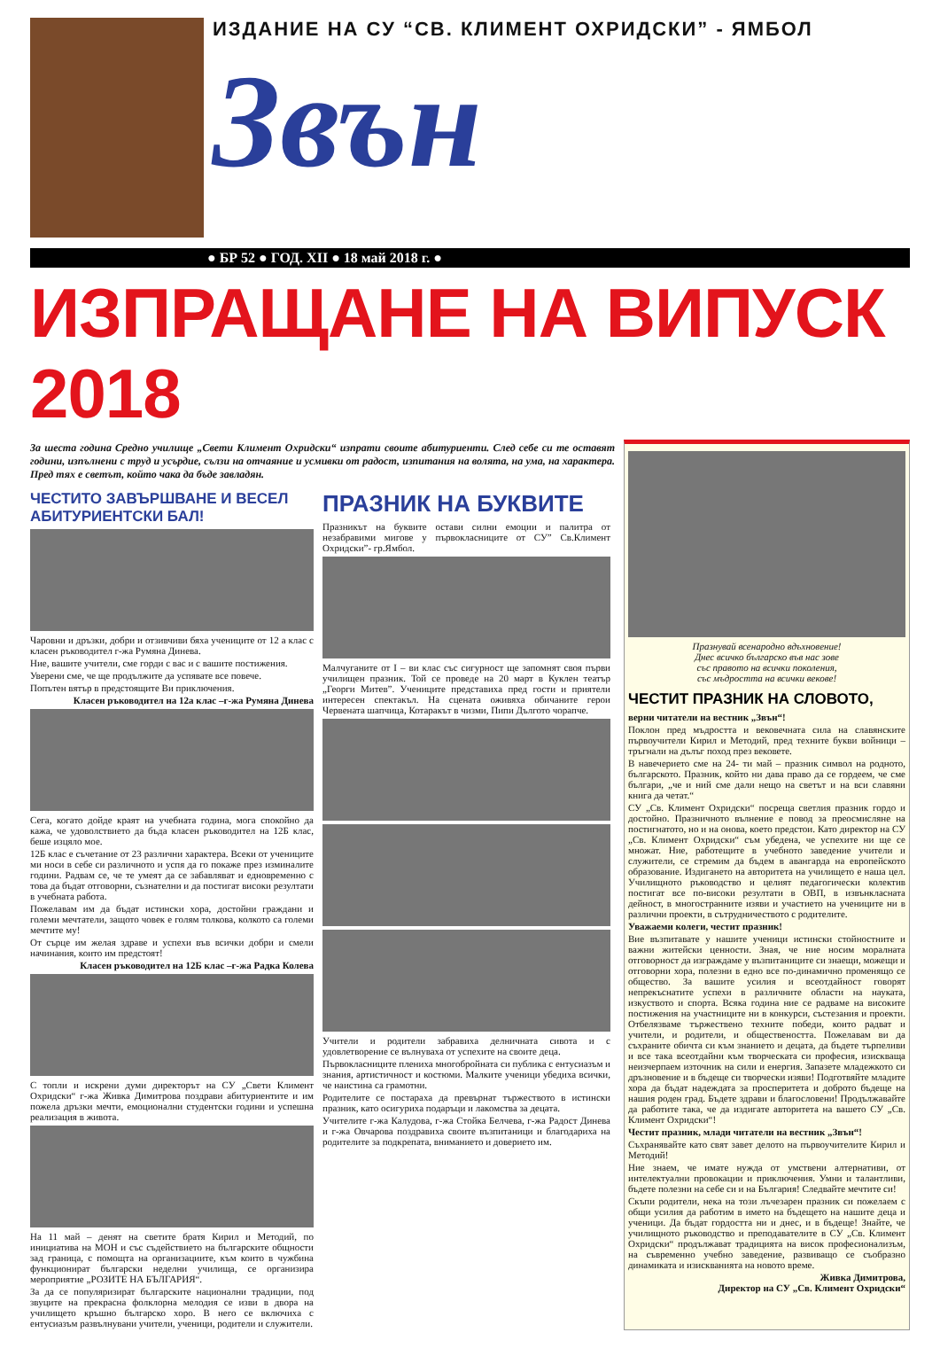ИЗДАНИЕ НА СУ “СВ. КЛИМЕНТ ОХРИДСКИ” - ЯМБОЛ
Звън
● БР 52 ● ГОД. XII ● 18 май 2018 г. ●
ИЗПРАЩАНЕ НА ВИПУСК 2018
За шеста година Средно училище „Свети Климент Охридски“ изпрати своите абитуриенти. След себе си те оставят години, изпълнени с труд и усърдие, сълзи на отчаяние и усмивки от радост, изпитания на волята, на ума, на характера. Пред тях е светът, който чака да бъде завладян.
ЧЕСТИТО ЗАВЪРШВАНЕ И ВЕСЕЛ АБИТУРИЕНТСКИ БАЛ!
Чаровни и дръзки, добри и отзивчиви бяха учениците от 12 а клас с класен ръководител г-жа Румяна Динева.
Ние, вашите учители, сме горди с вас и с вашите постижения.
Уверени сме, че ще продължите да успявате все повече.
Попътен вятър в предстоящите Ви приключения.
Класен ръководител на 12а клас –г-жа Румяна Динева
Сега, когато дойде краят на учебната година, мога спокойно да кажа, че удоволствието да бъда класен ръководител на 12Б клас, беше изцяло мое.
12Б клас е съчетание от 23 различни характера. Всеки от учениците ми носи в себе си различното и успя да го покаже през изминалите години. Радвам се, че те умеят да се забавляват и едновременно с това да бъдат отговорни, съзнателни и да постигат високи резултати в учебната работа.
Пожелавам им да бъдат истински хора, достойни граждани и големи мечтатели, защото човек е голям толкова, колкото са големи мечтите му!
От сърце им желая здраве и успехи във всички добри и смели начинания, които им предстоят!
Класен ръководител на 12Б клас –г-жа Радка Колева
С топли и искрени думи директорът на СУ „Свети Климент Охридски“ г-жа Живка Димитрова поздрави абитуриентите и им пожела дръзки мечти, емоционални студентски години и успешна реализация в живота.
На 11 май – денят на светите братя Кирил и Методий, по инициатива на МОН и със съдействието на българските общности зад граница, с помощта на организациите, към които в чужбина функционират български неделни училища, се организира мероприятие „РОЗИТЕ НА БЪЛГАРИЯ“.
За да се популяризират българските национални традиции, под звуците на прекрасна фолклорна мелодия се изви в двора на училището кръшно българско хоро. В него се включиха с ентусиазъм развълнувани учители, ученици, родители и служители.
ПРАЗНИК НА БУКВИТЕ
Празникът на буквите остави силни емоции и палитра от незабравими мигове у първокласниците от СУ” Св.Климент Охридски”- гр.Ямбол.
Малчуганите от I – ви клас със сигурност ще запомнят своя първи училищен празник. Той се проведе на 20 март в Куклен театър „Георги Митев”. Учениците представиха пред гости и приятели интересен спектакъл. На сцената оживяха обичаните герои Червената шапчица, Котаракът в чизми, Пипи Дългото чорапче.
Учители и родители забравиха делничната сивота и с удовлетворение се вълнуваха от успехите на своите деца.
Първокласниците плениха многобройната си публика с ентусиазъм и знания, артистичност и костюми. Малките ученици убедиха всички, че наистина са грамотни.
Родителите се постараха да превърнат тържеството в истински празник, като осигуриха подаръци и лакомства за децата.
Учителите г-жа Калудова, г-жа Стойка Белчева, г-жа Радост Динева и г-жа Овчарова поздравиха своите възпитаници и благодариха на родителите за подкрепата, вниманието и доверието им.
Празнувай всенародно вдъхновение!
Днес всичко българско във нас зове
със правото на всички поколения,
със мъдростта на всички векове!
ЧЕСТИТ ПРАЗНИК НА СЛОВОТО,
верни читатели на вестник „Звън“!
Поклон пред мъдростта и вековечната сила на славянските първоучители Кирил и Методий, пред техните букви войници – тръгнали на дълъг поход през вековете.
В навечерието сме на 24- ти май – празник символ на родното, българското. Празник, който ни дава право да се гордеем, че сме българи, „че и ний сме дали нещо на светът и на вси славяни книга да четат.“
СУ „Св. Климент Охридски“ посреща светлия празник гордо и достойно. Празничното вълнение е повод за преосмисляне на постигнатото, но и на онова, което предстои. Като директор на СУ „Св. Климент Охридски“ съм убедена, че успехите ни ще се множат. Ние, работещите в учебното заведение учители и служители, се стремим да бъдем в авангарда на европейското образование. Издигането на авторитета на училището е наша цел. Училищното ръководство и целият педагогически колектив постигат все по-високи резултати в ОВП, в извънкласната дейност, в многостранните изяви и участието на учениците ни в различни проекти, в сътрудничеството с родителите.
Уважаеми колеги, честит празник!
Вие възпитавате у нашите ученици истински стойностните и важни житейски ценности. Зная, че ние носим моралната отговорност да изграждаме у възпитаниците си знаещи, можещи и отговорни хора, полезни в едно все по-динамично променящо се общество. За вашите усилия и всеотдайност говорят непрекъснатите успехи в различните области на науката, изкуството и спорта. Всяка година ние се радваме на високите постижения на участниците ни в конкурси, състезания и проекти. Отбелязваме тържествено техните победи, които радват и учители, и родители, и обществеността. Пожелавам ви да съхраните обичта си към знанието и децата, да бъдете търпеливи и все така всеотдайни към творческата си професия, изискваща неизчерпаем източник на сили и енергия. Запазете младежкото си дръзновение и в бъдеще си творчески изяви! Подготвяйте младите хора да бъдат надеждата за просперитета и доброто бъдеще на нашия роден град. Бъдете здрави и благословени! Продължавайте да работите така, че да издигате авторитета на вашето СУ „Св. Климент Охридски“!
Честит празник, млади читатели на вестник „Звън“!
Съхранявайте като свят завет делото на първоучителите Кирил и Методий!
Ние знаем, че имате нужда от умствени алтернативи, от интелектуални провокации и приключения. Умни и талантливи, бъдете полезни на себе си и на България! Следвайте мечтите си!
Скъпи родители, нека на този лъчезарен празник си пожелаем с общи усилия да работим в името на бъдещето на нашите деца и ученици. Да бъдат гордостта ни и днес, и в бъдеще! Знайте, че училищното ръководство и преподавателите в СУ „Св. Климент Охридски“ продължават традицията на висок професионализъм, на съвременно учебно заведение, развиващо се съобразно динамиката и изискванията на новото време.
Живка Димитрова,
Директор на СУ „Св. Климент Охридски“